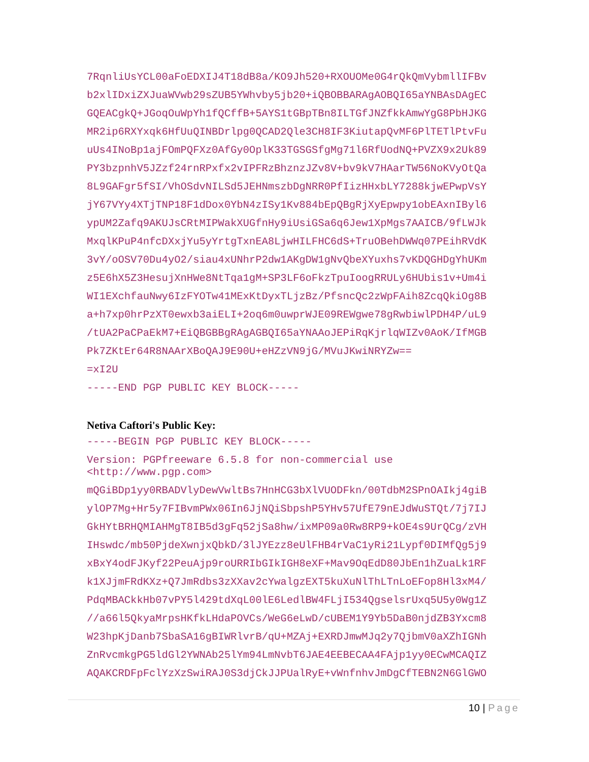7RqnliUsYCL00aFoEDXIJ4T18dB8a/KO9Jh520+RXOUOMe0G4rQkQmVybmllIFBv b2xlIDxiZXJuaWVwb29sZUB5YWhvby5jb20+iQBOBBARAgAOBQI65aYNBAsDAgEC GQEACgkQ+JGoqOuWpYh1fQCffB+5AYS1tGBpTBn8ILTGfJNZfkkAmwYgG8PbHJKG MR2ip6RXYxqk6HfUuQINBDrlpg0QCAD2Qle3CH8IF3KiutapQvMF6PlTETlPtvFu uUs4INoBp1ajFOmPQFXz0AfGy0OplK33TGSGSfgMg71l6RfUodNQ+PVZX9x2Uk89 PY3bzpnhV5JZzf24rnRPxfx2vIPFRzBhznzJZv8V+bv9kV7HAarTW56NoKVyOtQa 8L9GAFgr5fSI/VhOSdvNILSd5JEHNmszbDgNRR0PfIizHHxbLY7288kjwEPwpVsY jY67VYy4XTjTNP18F1dDox0YbN4zISy1Kv884bEpQBgRjXyEpwpy1obEAxnIByl6 ypUM2Zafq9AKUJsCRtMIPWakXUGfnHy9iUsiGSa6q6Jew1XpMgs7AAICB/9fLWJk MxqlKPuP4nfcDXxjYu5yYrtgTxnEA8LjwHILFHC6dS+TruOBehDWWq07PEihRVdK 3vY/oOSV70Du4yO2/siau4xUNhrP2dw1AKgDW1gNvQbeXYuxhs7vKDQGHDgYhUKm z5E6hX5Z3HesujXnHWe8NtTqa1gM+SP3LF6oFkzTpuIoogRRULy6HUbis1v+Um4i WI1EXchfauNwy6IzFYOTw41MExKtDyxTLjzBz/PfsncQc2zWpFAih8ZcqQkiOg8B a+h7xp0hrPzXT0ewxb3aiELI+2oq6m0uwprWJE09REWgwe78gRwbiwlPDH4P/uL9 /tUA2PaCPaEkM7+EiQBGBBgRAgAGBQI65aYNAAoJEPiRqKjrlqWIZv0AoK/IfMGB Pk7ZKtEr64R8NAArXBoQAJ9E90U+eHZzVN9jG/MVuJKwiNRYZw== =xI2U -----END PGP PUBLIC KEY BLOCK-----
Netiva Caftori's Public Key:
-----BEGIN PGP PUBLIC KEY BLOCK-----
Version: PGPfreeware 6.5.8 for non-commercial use <http://www.pgp.com>
mQGiBDp1yy0RBADVlyDewVwltBs7HnHCG3bXlVUODFkn/00TdbM2SPnOAIkj4giB ylOP7Mg+Hr5y7FIBvmPWx06In6JjNQiSbpshP5YHv57UfE79nEJdWuSTQt/7j7IJ GkHYtBRHQMIAHMgT8IB5d3gFq52jSa8hw/ixMP09a0Rw8RP9+kOE4s9UrQCg/zVH IHswdc/mb50PjdeXwnjxQbkD/3lJYEzz8eUlFHB4rVaC1yRi21Lypf0DIMfQg5j9 xBxY4odFJKyf22PeuAjp9roURRIbGIkIGH8eXF+Mav9OqEdD80JbEn1hZuaLk1RF k1XJjmFRdKXz+Q7JmRdbs3zXXav2cYwalgzEXT5kuXuNlThLTnLoEFop8Hl3xM4/ PdqMBACkkHb07vPY5l429tdXqL00lE6LedlBW4FLjI534QgselsrUxq5U5y0Wg1Z //a66l5QkyaMrpsHKfkLHdaPOVCs/WeG6eLwD/cUBEM1Y9Yb5DaB0njdZB3Yxcm8 W23hpKjDanb7SbaSA16gBIWRlvrB/qU+MZAj+EXRDJmwMJq2y7QjbmV0aXZhIGNh ZnRvcmkgPG5ldGl2YWNAb25lYm94LmNvbT6JAE4EEBECAA4FAjp1yy0ECwMCAQIZ AQAKCRDFpFclYzXzSwiRAJ0S3djCkJJPUalRyE+vWnfnhvJmDgCfTEBN2N6GlGWO
10 | Page